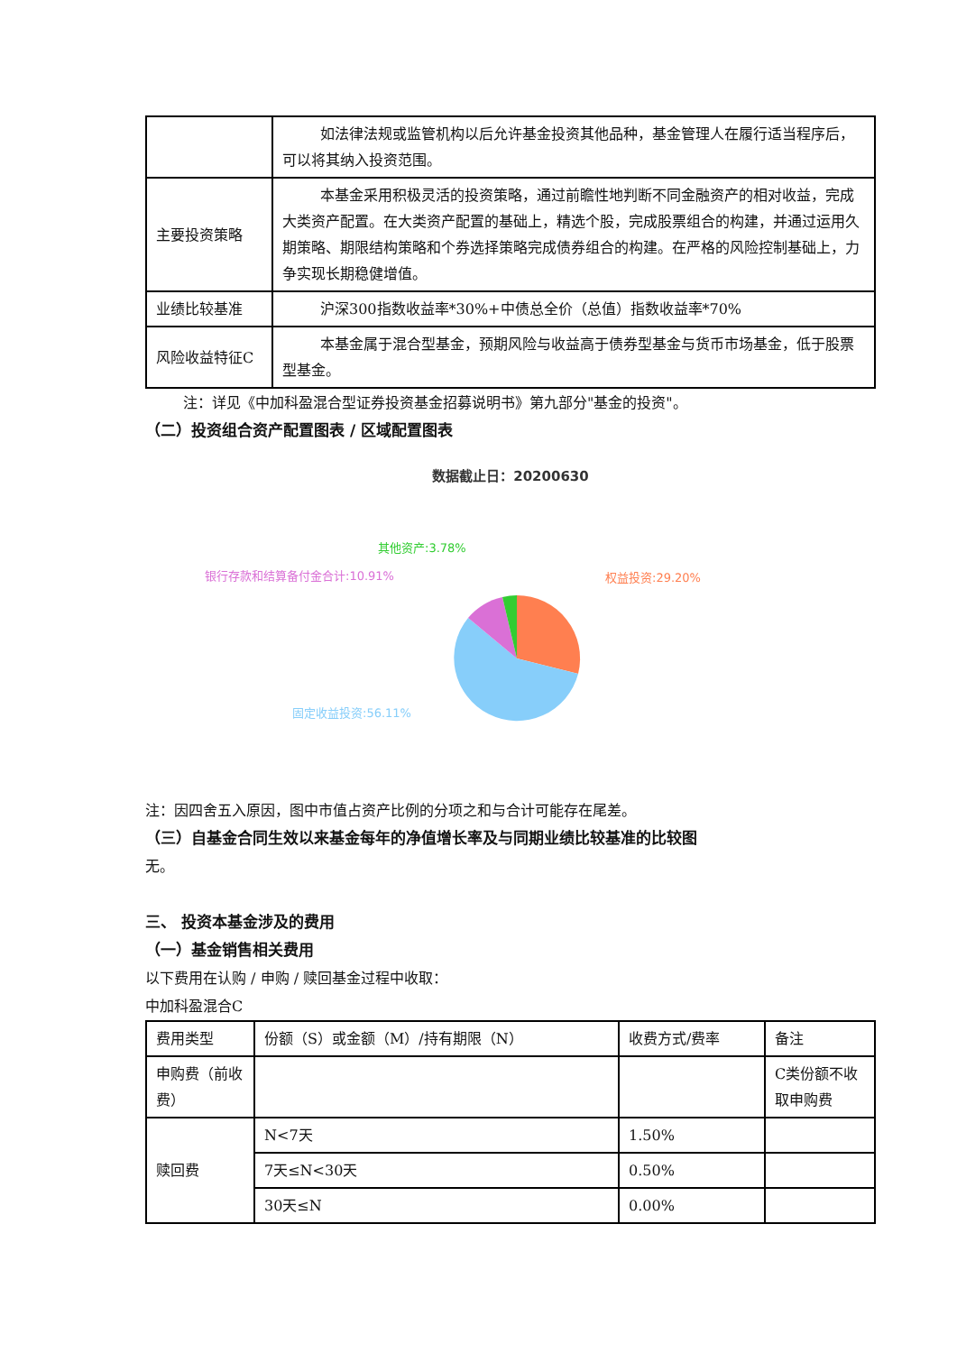| | 如法律法规或监管机构以后允许基金投资其他品种，基金管理人在履行适当程序后，可以将其纳入投资范围。 |
| 主要投资策略 | 本基金采用积极灵活的投资策略，通过前瞻性地判断不同金融资产的相对收益，完成大类资产配置。在大类资产配置的基础上，精选个股，完成股票组合的构建，并通过运用久期策略、期限结构策略和个券选择策略完成债券组合的构建。在严格的风险控制基础上，力争实现长期稳健增值。 |
| 业绩比较基准 | 沪深300指数收益率*30%+中债总全价（总值）指数收益率*70% |
| 风险收益特征C | 本基金属于混合型基金，预期风险与收益高于债券型基金与货币市场基金，低于股票型基金。 |
注：详见《中加科盈混合型证券投资基金招募说明书》第九部分"基金的投资"。
（二）投资组合资产配置图表 / 区域配置图表
数据截止日：20200630
权益投资:29.20%
银行存款和结算备付金合计:10.91%
其他资产:3.78%
固定收益投资:56.11%
注：因四舍五入原因，图中市值占资产比例的分项之和与合计可能存在尾差。
（三）自基金合同生效以来基金每年的净值增长率及与同期业绩比较基准的比较图
无。
三、 投资本基金涉及的费用
（一）基金销售相关费用
以下费用在认购 / 申购 / 赎回基金过程中收取：
中加科盈混合C
| 费用类型 | 份额（S）或金额（M）/持有期限（N） | 收费方式/费率 | 备注 |
| 申购费（前收费） | | | C类份额不收取申购费 |
| 赎回费 | N<7天 | 1.50% | |
| | 7天≤N<30天 | 0.50% | |
| | 30天≤N | 0.00% | |